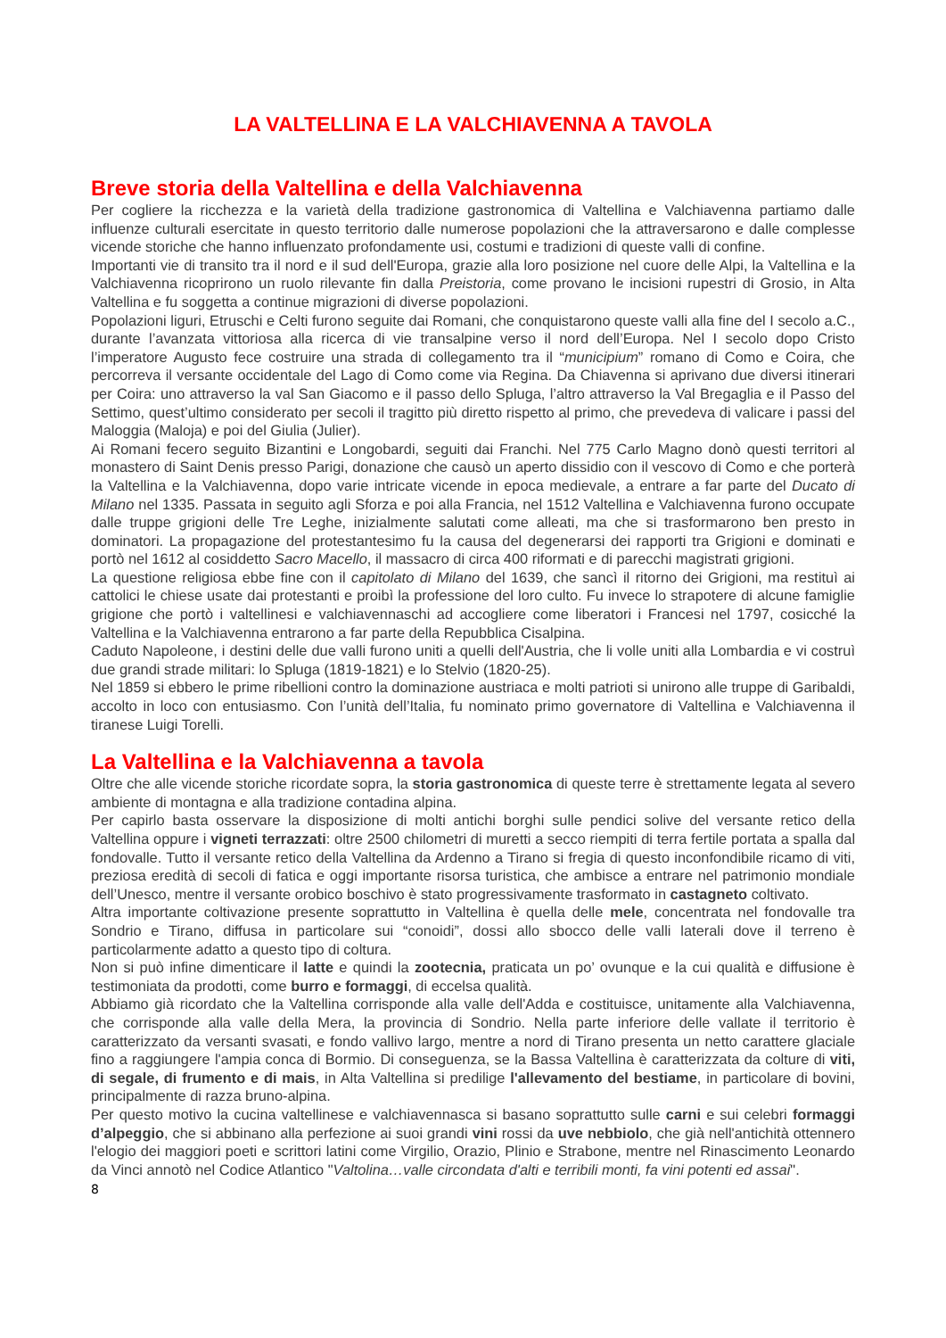LA VALTELLINA E LA VALCHIAVENNA A TAVOLA
Breve storia della Valtellina e della Valchiavenna
Per cogliere la ricchezza e la varietà della tradizione gastronomica di Valtellina e Valchiavenna partiamo dalle influenze culturali esercitate in questo territorio dalle numerose popolazioni che la attraversarono e dalle complesse vicende storiche che hanno influenzato profondamente usi, costumi e tradizioni di queste valli di confine.
Importanti vie di transito tra il nord e il sud dell'Europa, grazie alla loro posizione nel cuore delle Alpi, la Valtellina e la Valchiavenna ricoprirono un ruolo rilevante fin dalla Preistoria, come provano le incisioni rupestri di Grosio, in Alta Valtellina e fu soggetta a continue migrazioni di diverse popolazioni.
Popolazioni liguri, Etruschi e Celti furono seguite dai Romani, che conquistarono queste valli alla fine del I secolo a.C., durante l’avanzata vittoriosa alla ricerca di vie transalpine verso il nord dell’Europa. Nel I secolo dopo Cristo l’imperatore Augusto fece costruire una strada di collegamento tra il “municipium” romano di Como e Coira, che percorreva il versante occidentale del Lago di Como come via Regina. Da Chiavenna si aprivano due diversi itinerari per Coira: uno attraverso la val San Giacomo e il passo dello Spluga, l’altro attraverso la Val Bregaglia e il Passo del Settimo, quest’ultimo considerato per secoli il tragitto più diretto rispetto al primo, che prevedeva di valicare i passi del Maloggia (Maloja) e poi del Giulia (Julier).
Ai Romani fecero seguito Bizantini e Longobardi, seguiti dai Franchi. Nel 775 Carlo Magno donò questi territori al monastero di Saint Denis presso Parigi, donazione che causò un aperto dissidio con il vescovo di Como e che porterà la Valtellina e la Valchiavenna, dopo varie intricate vicende in epoca medievale, a entrare a far parte del Ducato di Milano nel 1335. Passata in seguito agli Sforza e poi alla Francia, nel 1512 Valtellina e Valchiavenna furono occupate dalle truppe grigioni delle Tre Leghe, inizialmente salutati come alleati, ma che si trasformarono ben presto in dominatori. La propagazione del protestantesimo fu la causa del degenerarsi dei rapporti tra Grigioni e dominati e portò nel 1612 al cosiddetto Sacro Macello, il massacro di circa 400 riformati e di parecchi magistrati grigioni.
La questione religiosa ebbe fine con il capitolato di Milano del 1639, che sancì il ritorno dei Grigioni, ma restituì ai cattolici le chiese usate dai protestanti e proibì la professione del loro culto. Fu invece lo strapotere di alcune famiglie grigione che portò i valtellinesi e valchiavennaschi ad accogliere come liberatori i Francesi nel 1797, cosicché la Valtellina e la Valchiavenna entrarono a far parte della Repubblica Cisalpina.
Caduto Napoleone, i destini delle due valli furono uniti a quelli dell'Austria, che li volle uniti alla Lombardia e vi costruì due grandi strade militari: lo Spluga (1819-1821) e lo Stelvio (1820-25).
Nel 1859 si ebbero le prime ribellioni contro la dominazione austriaca e molti patrioti si unirono alle truppe di Garibaldi, accolto in loco con entusiasmo. Con l’unità dell’Italia, fu nominato primo governatore di Valtellina e Valchiavenna il tiranese Luigi Torelli.
La Valtellina e la Valchiavenna a tavola
Oltre che alle vicende storiche ricordate sopra, la storia gastronomica di queste terre è strettamente legata al severo ambiente di montagna e alla tradizione contadina alpina.
Per capirlo basta osservare la disposizione di molti antichi borghi sulle pendici solive del versante retico della Valtellina oppure i vigneti terrazzati: oltre 2500 chilometri di muretti a secco riempiti di terra fertile portata a spalla dal fondovalle. Tutto il versante retico della Valtellina da Ardenno a Tirano si fregia di questo inconfondibile ricamo di viti, preziosa eredità di secoli di fatica e oggi importante risorsa turistica, che ambisce a entrare nel patrimonio mondiale dell’Unesco, mentre il versante orobico boschivo è stato progressivamente trasformato in castagneto coltivato.
Altra importante coltivazione presente soprattutto in Valtellina è quella delle mele, concentrata nel fondovalle tra Sondrio e Tirano, diffusa in particolare sui “conoidi”, dossi allo sbocco delle valli laterali dove il terreno è particolarmente adatto a questo tipo di coltura.
Non si può infine dimenticare il latte e quindi la zootecnia, praticata un po’ ovunque e la cui qualità e diffusione è testimoniata da prodotti, come burro e formaggi, di eccelsa qualità.
Abbiamo già ricordato che la Valtellina corrisponde alla valle dell'Adda e costituisce, unitamente alla Valchiavenna, che corrisponde alla valle della Mera, la provincia di Sondrio. Nella parte inferiore delle vallate il territorio è caratterizzato da versanti svasati, e fondo vallivo largo, mentre a nord di Tirano presenta un netto carattere glaciale fino a raggiungere l'ampia conca di Bormio. Di conseguenza, se la Bassa Valtellina è caratterizzata da colture di viti, di segale, di frumento e di mais, in Alta Valtellina si predilige l'allevamento del bestiame, in particolare di bovini, principalmente di razza bruno-alpina.
Per questo motivo la cucina valtellinese e valchiavennasca si basano soprattutto sulle carni e sui celebri formaggi d’alpeggio, che si abbinano alla perfezione ai suoi grandi vini rossi da uve nebbiolo, che già nell'antichità ottennero l'elogio dei maggiori poeti e scrittori latini come Virgilio, Orazio, Plinio e Strabone, mentre nel Rinascimento Leonardo da Vinci annotò nel Codice Atlantico "Valtolina…valle circondata d'alti e terribili monti, fa vini potenti ed assai".
8